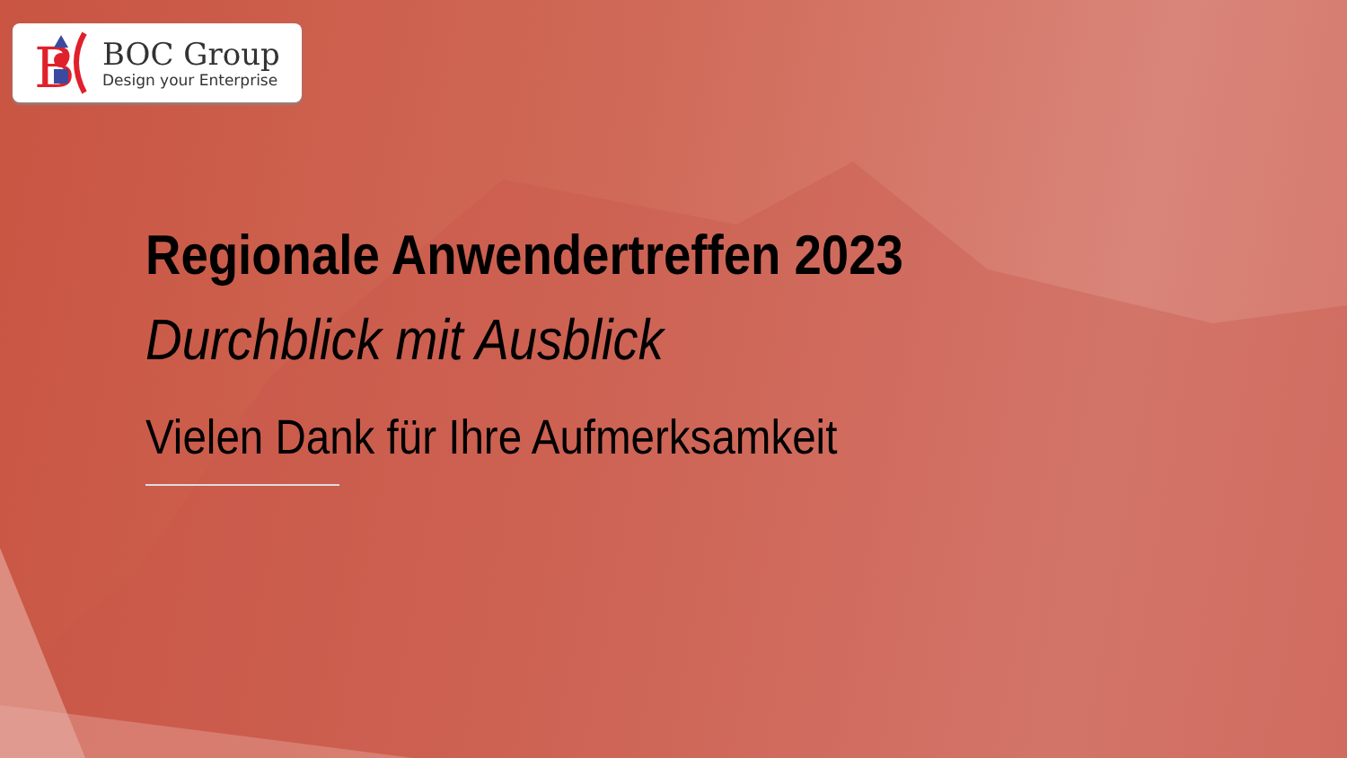B
BOC Group
Design your Enterprise
Regionale Anwendertreffen 2023
Durchblick mit Ausblick
Vielen Dank für Ihre Aufmerksamkeit